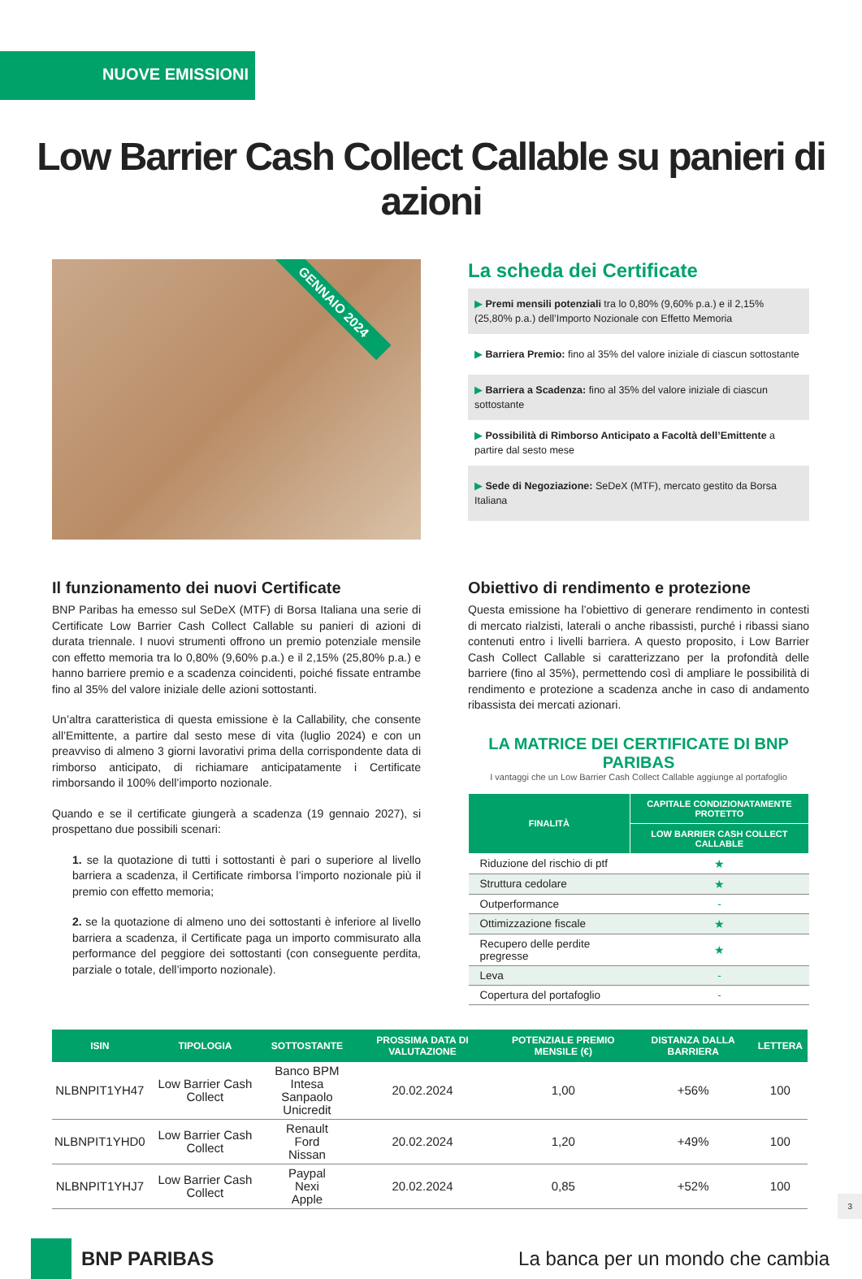NUOVE EMISSIONI
Low Barrier Cash Collect Callable su panieri di azioni
GENNAIO 2024
La scheda dei Certificate
▶ Premi mensili potenziali tra lo 0,80% (9,60% p.a.) e il 2,15% (25,80% p.a.) dell’Importo Nozionale con Effetto Memoria
▶ Barriera Premio: fino al 35% del valore iniziale di ciascun sottostante
▶ Barriera a Scadenza: fino al 35% del valore iniziale di ciascun sottostante
▶ Possibilità di Rimborso Anticipato a Facoltà dell’Emittente a partire dal sesto mese
▶ Sede di Negoziazione: SeDeX (MTF), mercato gestito da Borsa Italiana
Il funzionamento dei nuovi Certificate
BNP Paribas ha emesso sul SeDeX (MTF) di Borsa Italiana una serie di Certificate Low Barrier Cash Collect Callable su panieri di azioni di durata triennale. I nuovi strumenti offrono un premio potenziale mensile con effetto memoria tra lo 0,80% (9,60% p.a.) e il 2,15% (25,80% p.a.) e hanno barriere premio e a scadenza coincidenti, poiché fissate entrambe fino al 35% del valore iniziale delle azioni sottostanti.
Un’altra caratteristica di questa emissione è la Callability, che consente all’Emittente, a partire dal sesto mese di vita (luglio 2024) e con un preavviso di almeno 3 giorni lavorativi prima della corrispondente data di rimborso anticipato, di richiamare anticipatamente i Certificate rimborsando il 100% dell’importo nozionale.
Quando e se il certificate giungerà a scadenza (19 gennaio 2027), si prospettano due possibili scenari:
1. se la quotazione di tutti i sottostanti è pari o superiore al livello barriera a scadenza, il Certificate rimborsa l’importo nozionale più il premio con effetto memoria;
2. se la quotazione di almeno uno dei sottostanti è inferiore al livello barriera a scadenza, il Certificate paga un importo commisurato alla performance del peggiore dei sottostanti (con conseguente perdita, parziale o totale, dell’importo nozionale).
Obiettivo di rendimento e protezione
Questa emissione ha l’obiettivo di generare rendimento in contesti di mercato rialzisti, laterali o anche ribassisti, purché i ribassi siano contenuti entro i livelli barriera. A questo proposito, i Low Barrier Cash Collect Callable si caratterizzano per la profondità delle barriere (fino al 35%), permettendo così di ampliare le possibilità di rendimento e protezione a scadenza anche in caso di andamento ribassista dei mercati azionari.
LA MATRICE DEI CERTIFICATE DI BNP PARIBAS
I vantaggi che un Low Barrier Cash Collect Callable aggiunge al portafoglio
| FINALITÀ | CAPITALE CONDIZIONATAMENTE PROTETTO |
| --- | --- |
| | LOW BARRIER CASH COLLECT CALLABLE |
| Riduzione del rischio di ptf | ★ |
| Struttura cedolare | ★ |
| Outperformance | - |
| Ottimizzazione fiscale | ★ |
| Recupero delle perdite pregresse | ★ |
| Leva | - |
| Copertura del portafoglio | - |
| ISIN | TIPOLOGIA | SOTTOSTANTE | PROSSIMA DATA DI VALUTAZIONE | POTENZIALE PREMIO MENSILE (€) | DISTANZA DALLA BARRIERA | LETTERA |
| --- | --- | --- | --- | --- | --- | --- |
| NLBNPIT1YH47 | Low Barrier Cash Collect | Banco BPM Intesa Sanpaolo Unicredit | 20.02.2024 | 1,00 | +56% | 100 |
| NLBNPIT1YHD0 | Low Barrier Cash Collect | Renault Ford Nissan | 20.02.2024 | 1,20 | +49% | 100 |
| NLBNPIT1YHJ7 | Low Barrier Cash Collect | Paypal Nexi Apple | 20.02.2024 | 0,85 | +52% | 100 |
BNP PARIBAS
La banca per un mondo che cambia
3